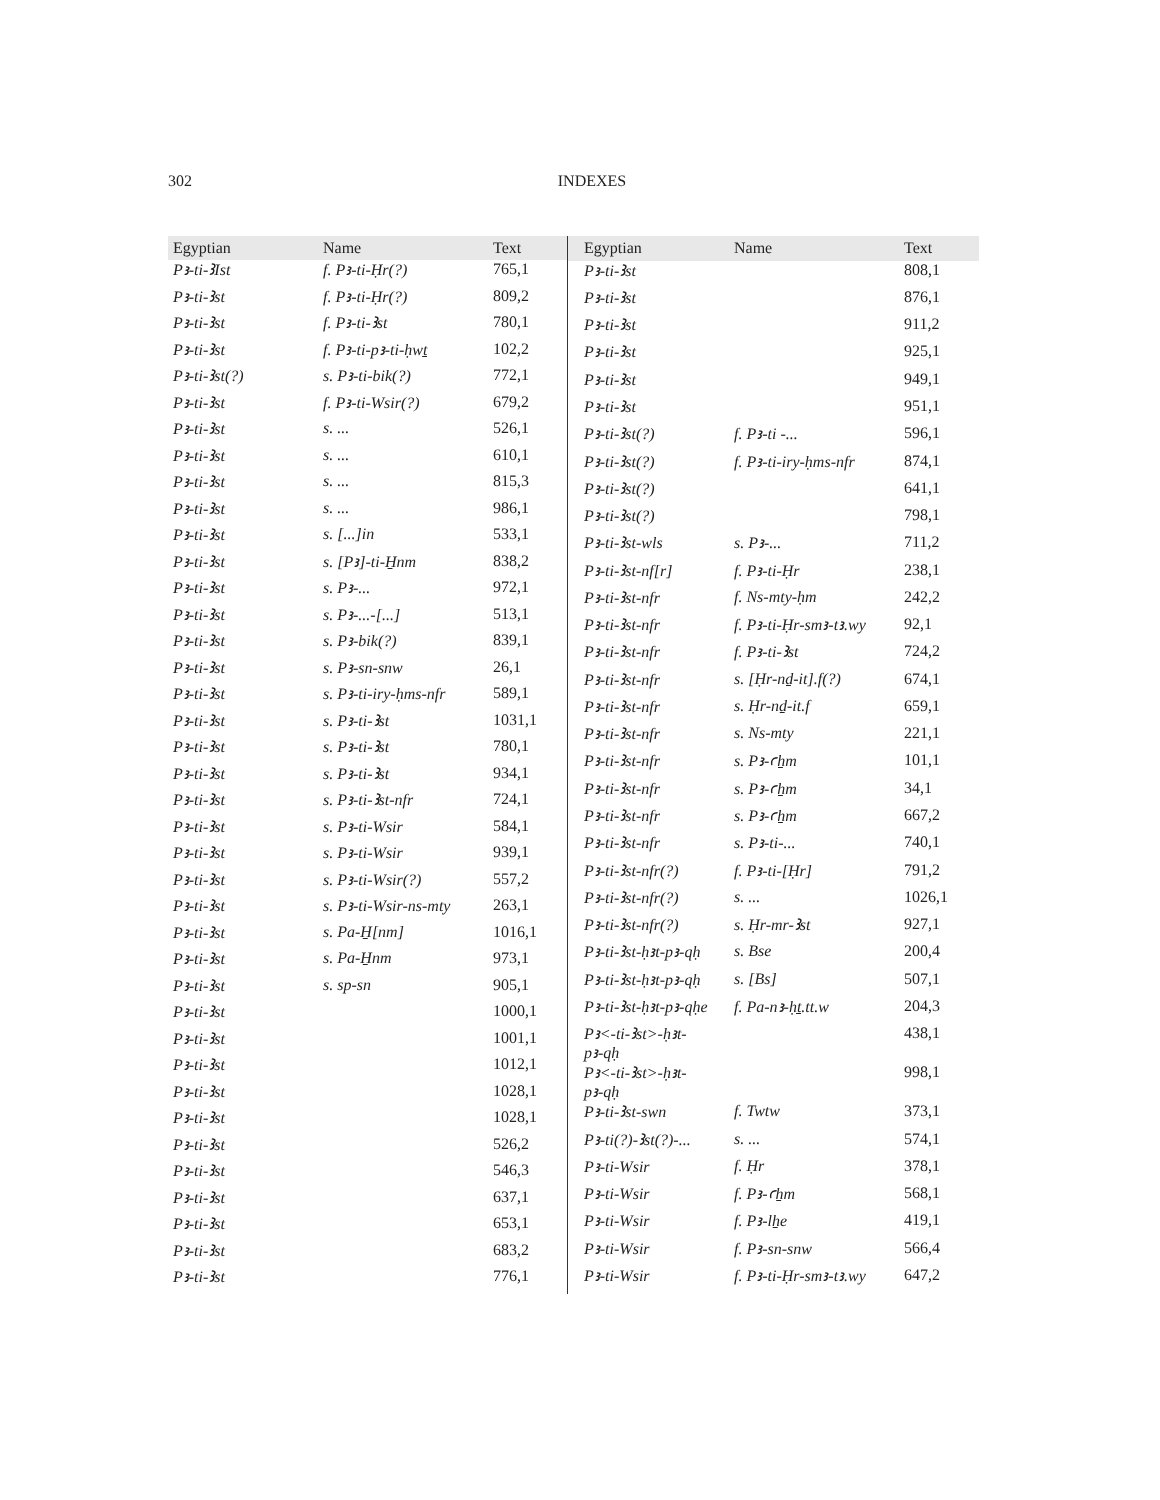302
INDEXES
| Egyptian | Name | Text |
| --- | --- | --- |
| Pꜣ-ti-ꜢIst | f. Pꜣ-ti-Ḥr(?) | 765,1 |
| Pꜣ-ti-Ꜣst | f. Pꜣ-ti-Ḥr(?) | 809,2 |
| Pꜣ-ti-Ꜣst | f. Pꜣ-ti-Ꜣst | 780,1 |
| Pꜣ-ti-Ꜣst | f. Pꜣ-ti-pꜣ-ti-ḥwṯ | 102,2 |
| Pꜣ-ti-Ꜣst(?) | s. Pꜣ-ti-bik(?) | 772,1 |
| Pꜣ-ti-Ꜣst | f. Pꜣ-ti-Wsir(?) | 679,2 |
| Pꜣ-ti-Ꜣst | s. ... | 526,1 |
| Pꜣ-ti-Ꜣst | s. ... | 610,1 |
| Pꜣ-ti-Ꜣst | s. ... | 815,3 |
| Pꜣ-ti-Ꜣst | s. ... | 986,1 |
| Pꜣ-ti-Ꜣst | s. [...]in | 533,1 |
| Pꜣ-ti-Ꜣst | s. [Pꜣ]-ti-H̱nm | 838,2 |
| Pꜣ-ti-Ꜣst | s. Pꜣ-... | 972,1 |
| Pꜣ-ti-Ꜣst | s. Pꜣ-...-[...] | 513,1 |
| Pꜣ-ti-Ꜣst | s. Pꜣ-bik(?) | 839,1 |
| Pꜣ-ti-Ꜣst | s. Pꜣ-sn-snw | 26,1 |
| Pꜣ-ti-Ꜣst | s. Pꜣ-ti-iry-ḥms-nfr | 589,1 |
| Pꜣ-ti-Ꜣst | s. Pꜣ-ti-Ꜣst | 1031,1 |
| Pꜣ-ti-Ꜣst | s. Pꜣ-ti-Ꜣst | 780,1 |
| Pꜣ-ti-Ꜣst | s. Pꜣ-ti-Ꜣst | 934,1 |
| Pꜣ-ti-Ꜣst | s. Pꜣ-ti-Ꜣst-nfr | 724,1 |
| Pꜣ-ti-Ꜣst | s. Pꜣ-ti-Wsir | 584,1 |
| Pꜣ-ti-Ꜣst | s. Pꜣ-ti-Wsir | 939,1 |
| Pꜣ-ti-Ꜣst | s. Pꜣ-ti-Wsir(?) | 557,2 |
| Pꜣ-ti-Ꜣst | s. Pꜣ-ti-Wsir-ns-mty | 263,1 |
| Pꜣ-ti-Ꜣst | s. Pa-H̱[nm] | 1016,1 |
| Pꜣ-ti-Ꜣst | s. Pa-H̱nm | 973,1 |
| Pꜣ-ti-Ꜣst | s. sp-sn | 905,1 |
| Pꜣ-ti-Ꜣst | | 1000,1 |
| Pꜣ-ti-Ꜣst | | 1001,1 |
| Pꜣ-ti-Ꜣst | | 1012,1 |
| Pꜣ-ti-Ꜣst | | 1028,1 |
| Pꜣ-ti-Ꜣst | | 1028,1 |
| Pꜣ-ti-Ꜣst | | 526,2 |
| Pꜣ-ti-Ꜣst | | 546,3 |
| Pꜣ-ti-Ꜣst | | 637,1 |
| Pꜣ-ti-Ꜣst | | 653,1 |
| Pꜣ-ti-Ꜣst | | 683,2 |
| Pꜣ-ti-Ꜣst | | 776,1 |
| Egyptian | Name | Text |
| --- | --- | --- |
| Pꜣ-ti-Ꜣst | | 808,1 |
| Pꜣ-ti-Ꜣst | | 876,1 |
| Pꜣ-ti-Ꜣst | | 911,2 |
| Pꜣ-ti-Ꜣst | | 925,1 |
| Pꜣ-ti-Ꜣst | | 949,1 |
| Pꜣ-ti-Ꜣst | | 951,1 |
| Pꜣ-ti-Ꜣst(?) | f. Pꜣ-ti -... | 596,1 |
| Pꜣ-ti-Ꜣst(?) | f. Pꜣ-ti-iry-ḥms-nfr | 874,1 |
| Pꜣ-ti-Ꜣst(?) | | 641,1 |
| Pꜣ-ti-Ꜣst(?) | | 798,1 |
| Pꜣ-ti-Ꜣst-wls | s. Pꜣ-... | 711,2 |
| Pꜣ-ti-Ꜣst-nf[r] | f. Pꜣ-ti-Ḥr | 238,1 |
| Pꜣ-ti-Ꜣst-nfr | f. Ns-mty-ḥm | 242,2 |
| Pꜣ-ti-Ꜣst-nfr | f. Pꜣ-ti-Ḥr-smꜣ-tꜣ.wy | 92,1 |
| Pꜣ-ti-Ꜣst-nfr | f. Pꜣ-ti-Ꜣst | 724,2 |
| Pꜣ-ti-Ꜣst-nfr | s. [Ḥr-nḏ-it].f(?) | 674,1 |
| Pꜣ-ti-Ꜣst-nfr | s. Ḥr-nḏ-it.f | 659,1 |
| Pꜣ-ti-Ꜣst-nfr | s. Ns-mty | 221,1 |
| Pꜣ-ti-Ꜣst-nfr | s. Pꜣ-ꜥẖm | 101,1 |
| Pꜣ-ti-Ꜣst-nfr | s. Pꜣ-ꜥẖm | 34,1 |
| Pꜣ-ti-Ꜣst-nfr | s. Pꜣ-ꜥẖm | 667,2 |
| Pꜣ-ti-Ꜣst-nfr | s. Pꜣ-ti-... | 740,1 |
| Pꜣ-ti-Ꜣst-nfr(?) | f. Pꜣ-ti-[Ḥr] | 791,2 |
| Pꜣ-ti-Ꜣst-nfr(?) | s. ... | 1026,1 |
| Pꜣ-ti-Ꜣst-nfr(?) | s. Ḥr-mr-Ꜣst | 927,1 |
| Pꜣ-ti-Ꜣst-ḥꜣt-pꜣ-qḥ | s. Bse | 200,4 |
| Pꜣ-ti-Ꜣst-ḥꜣt-pꜣ-qḥ | s. [Bs] | 507,1 |
| Pꜣ-ti-Ꜣst-ḥꜣt-pꜣ-qḥe | f. Pa-nꜣ-ḥṯ.tt.w | 204,3 |
| Pꜣ<-ti-Ꜣst>-ḥꜣt- pꜣ-qḥ | | 438,1 |
| Pꜣ<-ti-Ꜣst>-ḥꜣt- pꜣ-qḥ | | 998,1 |
| Pꜣ-ti-Ꜣst-swn | f. Twtw | 373,1 |
| Pꜣ-ti(?)-Ꜣst(?)-... | s. ... | 574,1 |
| Pꜣ-ti-Wsir | f. Ḥr | 378,1 |
| Pꜣ-ti-Wsir | f. Pꜣ-ꜥẖm | 568,1 |
| Pꜣ-ti-Wsir | f. Pꜣ-lẖe | 419,1 |
| Pꜣ-ti-Wsir | f. Pꜣ-sn-snw | 566,4 |
| Pꜣ-ti-Wsir | f. Pꜣ-ti-Ḥr-smꜣ-tꜣ.wy | 647,2 |